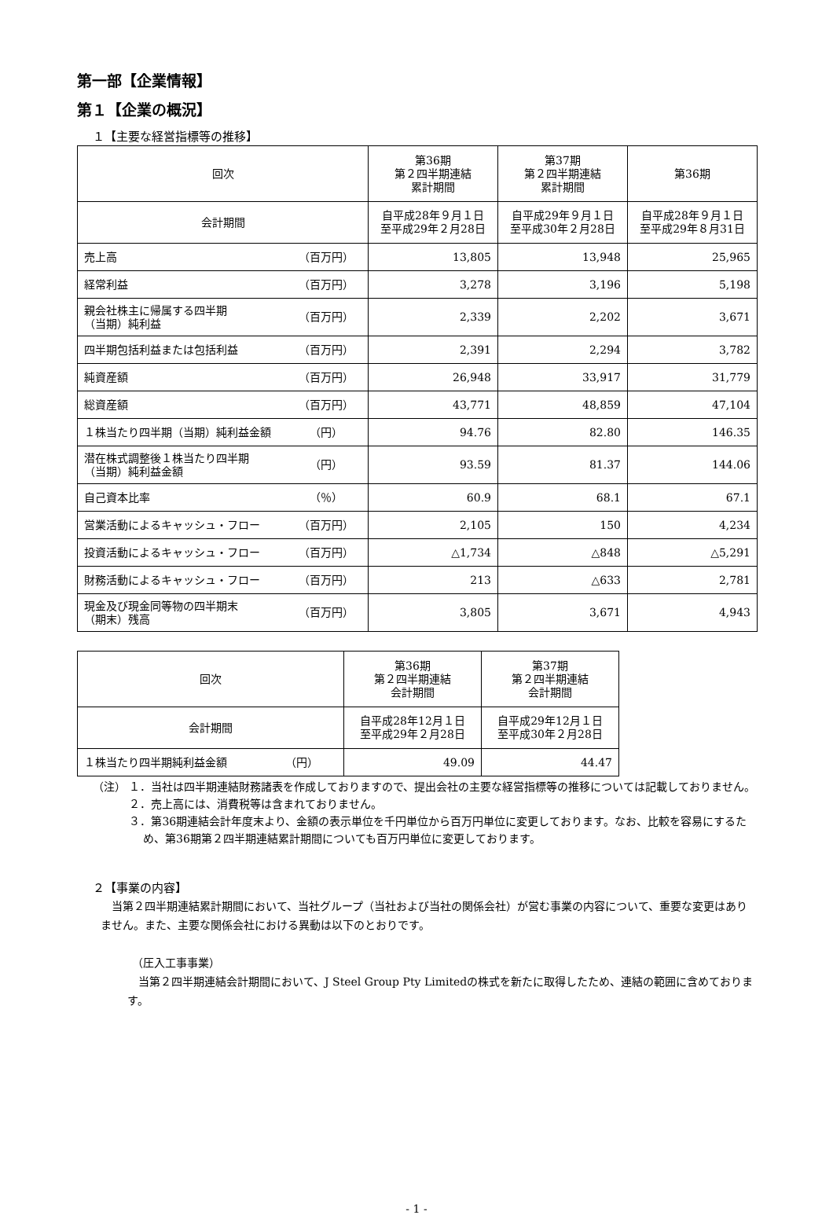第一部【企業情報】
第１【企業の概況】
１【主要な経営指標等の推移】
| 回次 | | 第36期 第２四半期連結 累計期間 | 第37期 第２四半期連結 累計期間 | 第36期 |
| 会計期間 | | 自平成28年９月１日 至平成29年２月28日 | 自平成29年９月１日 至平成30年２月28日 | 自平成28年９月１日 至平成29年８月31日 |
| 売上高 | （百万円） | 13,805 | 13,948 | 25,965 |
| 経常利益 | （百万円） | 3,278 | 3,196 | 5,198 |
| 親会社株主に帰属する四半期 （当期）純利益 | （百万円） | 2,339 | 2,202 | 3,671 |
| 四半期包括利益または包括利益 | （百万円） | 2,391 | 2,294 | 3,782 |
| 純資産額 | （百万円） | 26,948 | 33,917 | 31,779 |
| 総資産額 | （百万円） | 43,771 | 48,859 | 47,104 |
| １株当たり四半期（当期）純利益金額 | （円） | 94.76 | 82.80 | 146.35 |
| 潜在株式調整後１株当たり四半期 （当期）純利益金額 | （円） | 93.59 | 81.37 | 144.06 |
| 自己資本比率 | （％） | 60.9 | 68.1 | 67.1 |
| 営業活動によるキャッシュ・フロー | （百万円） | 2,105 | 150 | 4,234 |
| 投資活動によるキャッシュ・フロー | （百万円） | △1,734 | △848 | △5,291 |
| 財務活動によるキャッシュ・フロー | （百万円） | 213 | △633 | 2,781 |
| 現金及び現金同等物の四半期末 （期末）残高 | （百万円） | 3,805 | 3,671 | 4,943 |
| 回次 | | 第36期 第２四半期連結 会計期間 | 第37期 第２四半期連結 会計期間 |
| 会計期間 | | 自平成28年12月１日 至平成29年２月28日 | 自平成29年12月１日 至平成30年２月28日 |
| １株当たり四半期純利益金額 | （円） | 49.09 | 44.47 |
（注） １．当社は四半期連結財務諸表を作成しておりますので、提出会社の主要な経営指標等の推移については記載しておりません。
　　　 ２．売上高には、消費税等は含まれておりません。
　　　 ３．第36期連結会計年度末より、金額の表示単位を千円単位から百万円単位に変更しております。なお、比較を容易にするため、第36期第２四半期連結累計期間についても百万円単位に変更しております。
２【事業の内容】
　当第２四半期連結累計期間において、当社グループ（当社および当社の関係会社）が営む事業の内容について、重要な変更はありません。また、主要な関係会社における異動は以下のとおりです。
（圧入工事事業）
　当第２四半期連結会計期間において、J Steel Group Pty Limitedの株式を新たに取得したため、連結の範囲に含めております。
- 1 -